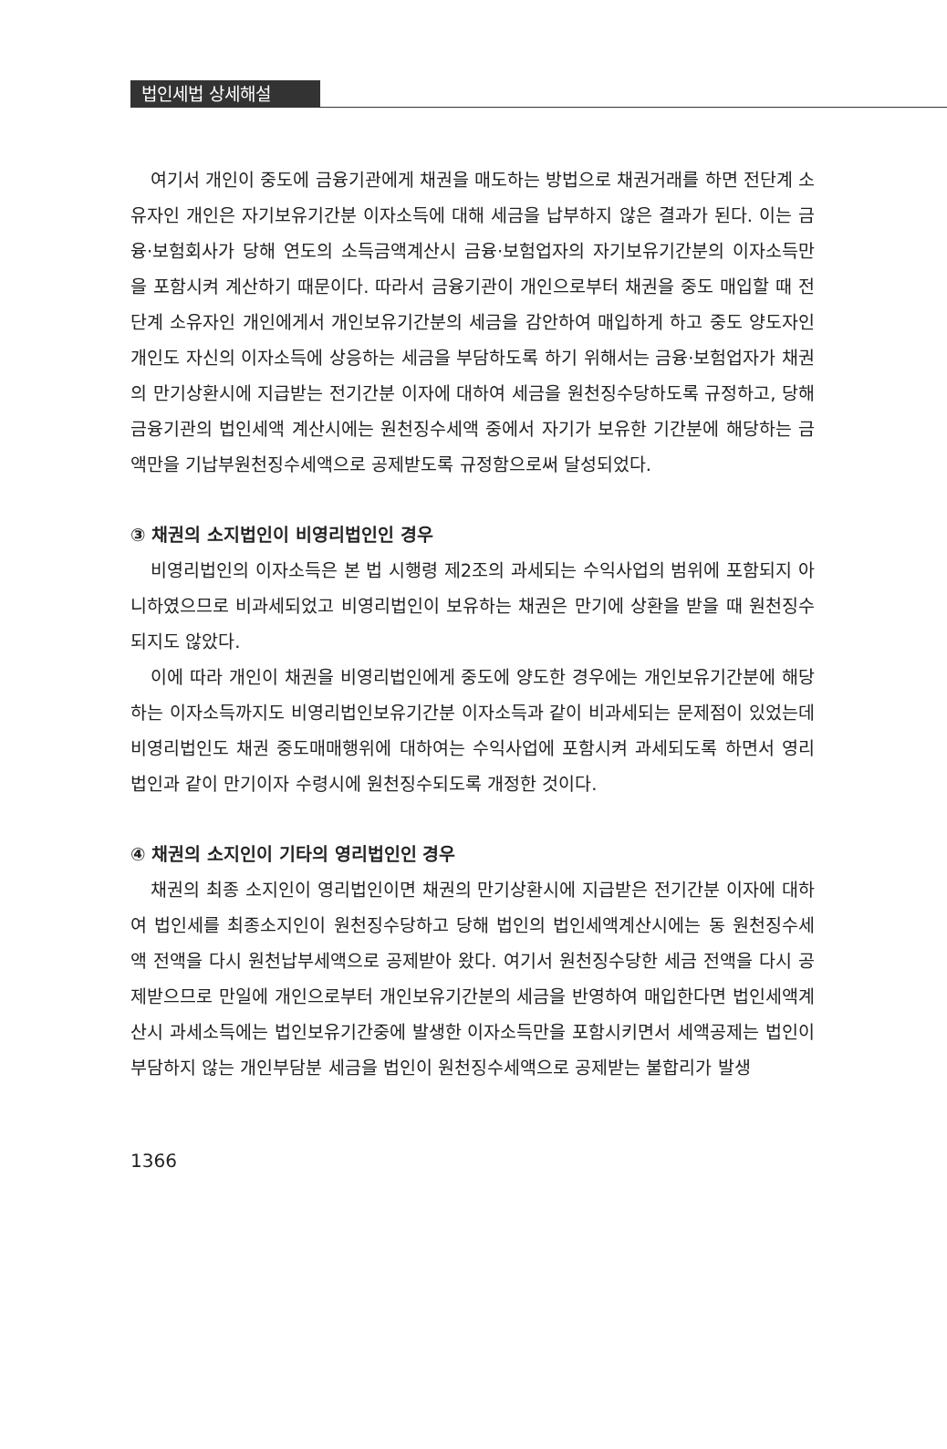법인세법 상세해설
여기서 개인이 중도에 금융기관에게 채권을 매도하는 방법으로 채권거래를 하면 전단계 소유자인 개인은 자기보유기간분 이자소득에 대해 세금을 납부하지 않은 결과가 된다. 이는 금융·보험회사가 당해 연도의 소득금액계산시 금융·보험업자의 자기보유기간분의 이자소득만을 포함시켜 계산하기 때문이다. 따라서 금융기관이 개인으로부터 채권을 중도 매입할 때 전단계 소유자인 개인에게서 개인보유기간분의 세금을 감안하여 매입하게 하고 중도 양도자인 개인도 자신의 이자소득에 상응하는 세금을 부담하도록 하기 위해서는 금융·보험업자가 채권의 만기상환시에 지급받는 전기간분 이자에 대하여 세금을 원천징수당하도록 규정하고, 당해 금융기관의 법인세액 계산시에는 원천징수세액 중에서 자기가 보유한 기간분에 해당하는 금액만을 기납부원천징수세액으로 공제받도록 규정함으로써 달성되었다.
③ 채권의 소지법인이 비영리법인인 경우
비영리법인의 이자소득은 본 법 시행령 제2조의 과세되는 수익사업의 범위에 포함되지 아니하였으므로 비과세되었고 비영리법인이 보유하는 채권은 만기에 상환을 받을 때 원천징수되지도 않았다.
이에 따라 개인이 채권을 비영리법인에게 중도에 양도한 경우에는 개인보유기간분에 해당하는 이자소득까지도 비영리법인보유기간분 이자소득과 같이 비과세되는 문제점이 있었는데 비영리법인도 채권 중도매매행위에 대하여는 수익사업에 포함시켜 과세되도록 하면서 영리법인과 같이 만기이자 수령시에 원천징수되도록 개정한 것이다.
④ 채권의 소지인이 기타의 영리법인인 경우
채권의 최종 소지인이 영리법인이면 채권의 만기상환시에 지급받은 전기간분 이자에 대하여 법인세를 최종소지인이 원천징수당하고 당해 법인의 법인세액계산시에는 동 원천징수세액 전액을 다시 원천납부세액으로 공제받아 왔다. 여기서 원천징수당한 세금 전액을 다시 공제받으므로 만일에 개인으로부터 개인보유기간분의 세금을 반영하여 매입한다면 법인세액계산시 과세소득에는 법인보유기간중에 발생한 이자소득만을 포함시키면서 세액공제는 법인이 부담하지 않는 개인부담분 세금을 법인이 원천징수세액으로 공제받는 불합리가 발생
1366